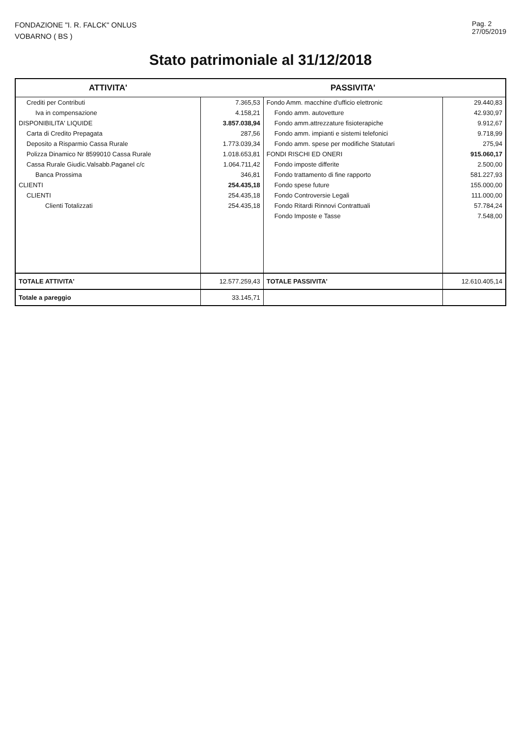FONDAZIONE "I. R. FALCK" ONLUS
VOBARNO ( BS )
Pag. 2
27/05/2019
Stato patrimoniale al 31/12/2018
| ATTIVITA' | | PASSIVITA' | |
| --- | --- | --- | --- |
| Crediti per Contributi | 7.365,53 | Fondo Amm. macchine d'ufficio elettronic | 29.440,83 |
| Iva in compensazione | 4.158,21 | Fondo amm. autovetture | 42.930,97 |
| DISPONIBILITA' LIQUIDE | 3.857.038,94 | Fondo amm.attrezzature fisioterapiche | 9.912,67 |
| Carta di Credito Prepagata | 287,56 | Fondo amm. impianti e sistemi telefonici | 9.718,99 |
| Deposito a Risparmio Cassa Rurale | 1.773.039,34 | Fondo amm. spese per modifiche Statutari | 275,94 |
| Polizza Dinamico Nr 8599010 Cassa Rurale | 1.018.653,81 | FONDI RISCHI ED ONERI | 915.060,17 |
| Cassa Rurale Giudic.Valsabb.Paganel c/c | 1.064.711,42 | Fondo imposte differite | 2.500,00 |
| Banca Prossima | 346,81 | Fondo trattamento di fine rapporto | 581.227,93 |
| CLIENTI | 254.435,18 | Fondo spese future | 155.000,00 |
| CLIENTI | 254.435,18 | Fondo Controversie Legali | 111.000,00 |
| Clienti Totalizzati | 254.435,18 | Fondo Ritardi Rinnovi Contrattuali | 57.784,24 |
| | | Fondo Imposte e Tasse | 7.548,00 |
| TOTALE ATTIVITA' | 12.577.259,43 | TOTALE PASSIVITA' | 12.610.405,14 |
| Totale a pareggio | 33.145,71 | | |